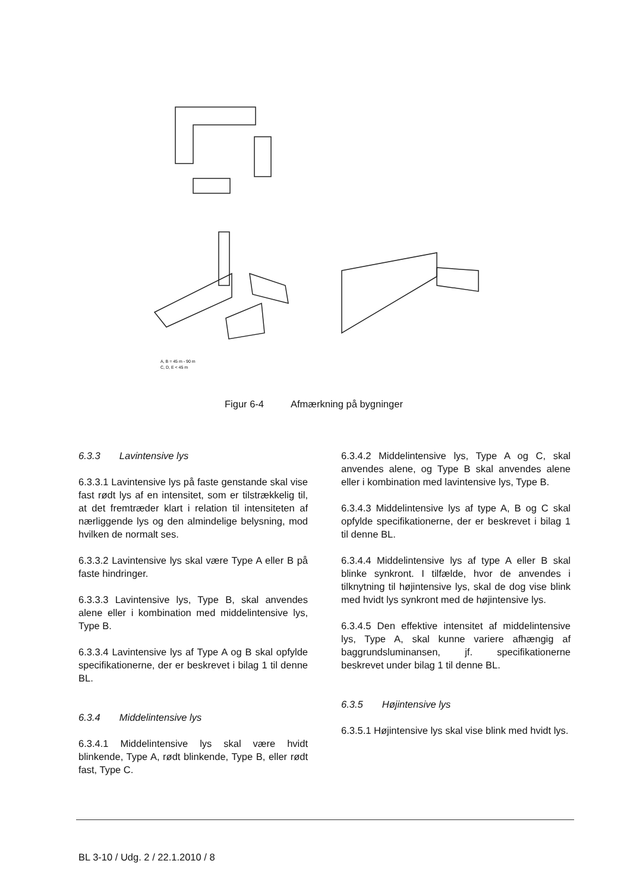A, B = 45 m - 90 m
C, D, E < 45 m
Figur 6-4 Afmærkning på bygninger
6.3.3 Lavintensive lys
6.3.3.1 Lavintensive lys på faste genstande skal vise fast rødt lys af en intensitet, som er tilstrækkelig til, at det fremtræder klart i relation til intensiteten af nærliggende lys og den almindelige belysning, mod hvilken de normalt ses.
6.3.3.2 Lavintensive lys skal være Type A eller B på faste hindringer.
6.3.3.3 Lavintensive lys, Type B, skal anvendes alene eller i kombination med middelintensive lys, Type B.
6.3.3.4 Lavintensive lys af Type A og B skal opfylde specifikationerne, der er beskrevet i bilag 1 til denne BL.
6.3.4 Middelintensive lys
6.3.4.1 Middelintensive lys skal være hvidt blinkende, Type A, rødt blinkende, Type B, eller rødt fast, Type C.
6.3.4.2 Middelintensive lys, Type A og C, skal anvendes alene, og Type B skal anvendes alene eller i kombination med lavintensive lys, Type B.
6.3.4.3 Middelintensive lys af type A, B og C skal opfylde specifikationerne, der er beskrevet i bilag 1 til denne BL.
6.3.4.4 Middelintensive lys af type A eller B skal blinke synkront. I tilfælde, hvor de anvendes i tilknytning til højintensive lys, skal de dog vise blink med hvidt lys synkront med de højintensive lys.
6.3.4.5 Den effektive intensitet af middelintensive lys, Type A, skal kunne variere afhængig af baggrundsluminansen, jf. specifikationerne beskrevet under bilag 1 til denne BL.
6.3.5 Højintensive lys
6.3.5.1 Højintensive lys skal vise blink med hvidt lys.
BL 3-10 / Udg. 2 / 22.1.2010 / 8